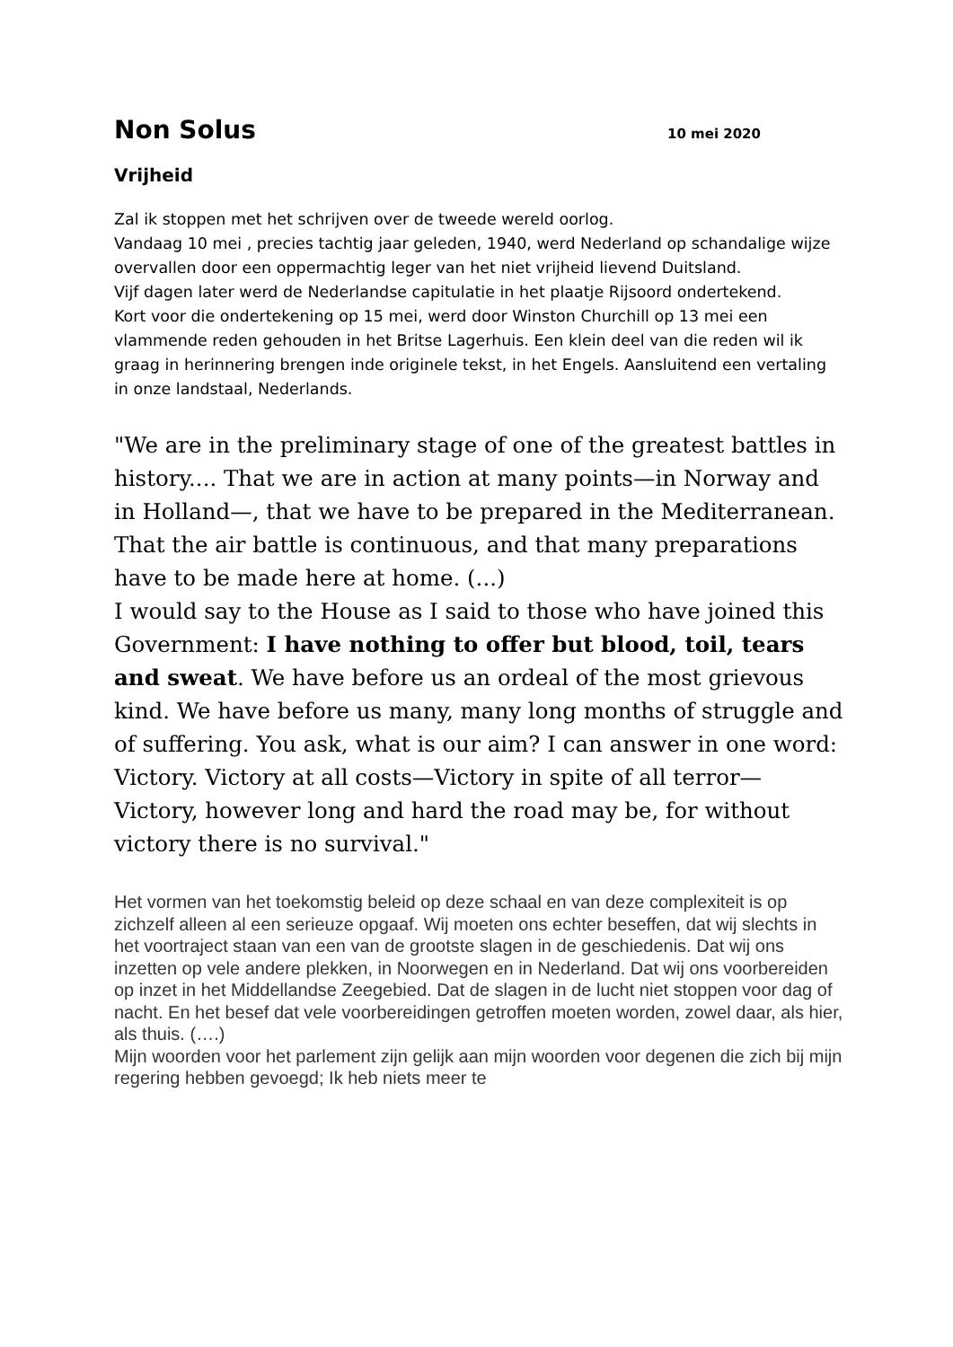Non Solus 10 mei 2020
Vrijheid
Zal ik stoppen met het schrijven over de tweede wereld oorlog.
Vandaag 10 mei , precies tachtig jaar geleden, 1940, werd Nederland op schandalige wijze overvallen door een oppermachtig leger van het niet vrijheid lievend Duitsland.
Vijf dagen later werd de Nederlandse capitulatie in het plaatje Rijsoord ondertekend.
Kort voor die ondertekening op 15 mei, werd door Winston Churchill op 13 mei een vlammende reden gehouden in het Britse Lagerhuis. Een klein deel van die reden wil ik graag in herinnering brengen inde originele tekst, in het Engels. Aansluitend een vertaling in onze landstaal, Nederlands.
"We are in the preliminary stage of one of the greatest battles in history.... That we are in action at many points—in Norway and in Holland—, that we have to be prepared in the Mediterranean. That the air battle is continuous, and that many preparations have to be made here at home. (...)
I would say to the House as I said to those who have joined this Government: I have nothing to offer but blood, toil, tears and sweat. We have before us an ordeal of the most grievous kind. We have before us many, many long months of struggle and of suffering. You ask, what is our aim? I can answer in one word: Victory. Victory at all costs—Victory in spite of all terror—Victory, however long and hard the road may be, for without victory there is no survival."
Het vormen van het toekomstig beleid op deze schaal en van deze complexiteit is op zichzelf alleen al een serieuze opgaaf. Wij moeten ons echter beseffen, dat wij slechts in het voortraject staan van een van de grootste slagen in de geschiedenis. Dat wij ons inzetten op vele andere plekken, in Noorwegen en in Nederland. Dat wij ons voorbereiden op inzet in het Middellandse Zeegebied. Dat de slagen in de lucht niet stoppen voor dag of nacht. En het besef dat vele voorbereidingen getroffen moeten worden, zowel daar, als hier, als thuis. (….)
Mijn woorden voor het parlement zijn gelijk aan mijn woorden voor degenen die zich bij mijn regering hebben gevoegd; Ik heb niets meer te